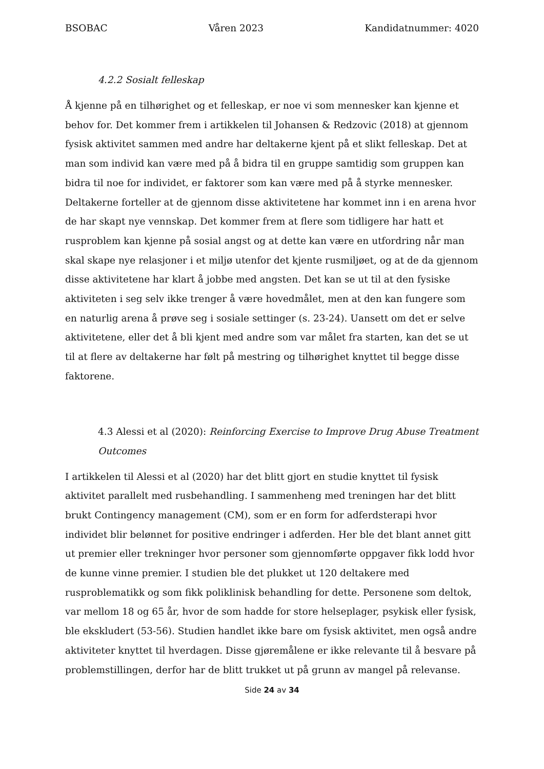BSOBAC Våren 2023 Kandidatnummer: 4020
4.2.2 Sosialt felleskap
Å kjenne på en tilhørighet og et felleskap, er noe vi som mennesker kan kjenne et behov for. Det kommer frem i artikkelen til Johansen & Redzovic (2018) at gjennom fysisk aktivitet sammen med andre har deltakerne kjent på et slikt felleskap. Det at man som individ kan være med på å bidra til en gruppe samtidig som gruppen kan bidra til noe for individet, er faktorer som kan være med på å styrke mennesker. Deltakerne forteller at de gjennom disse aktivitetene har kommet inn i en arena hvor de har skapt nye vennskap. Det kommer frem at flere som tidligere har hatt et rusproblem kan kjenne på sosial angst og at dette kan være en utfordring når man skal skape nye relasjoner i et miljø utenfor det kjente rusmiljøet, og at de da gjennom disse aktivitetene har klart å jobbe med angsten. Det kan se ut til at den fysiske aktiviteten i seg selv ikke trenger å være hovedmålet, men at den kan fungere som en naturlig arena å prøve seg i sosiale settinger (s. 23-24). Uansett om det er selve aktivitetene, eller det å bli kjent med andre som var målet fra starten, kan det se ut til at flere av deltakerne har følt på mestring og tilhørighet knyttet til begge disse faktorene.
4.3 Alessi et al (2020): Reinforcing Exercise to Improve Drug Abuse Treatment Outcomes
I artikkelen til Alessi et al (2020) har det blitt gjort en studie knyttet til fysisk aktivitet parallelt med rusbehandling. I sammenheng med treningen har det blitt brukt Contingency management (CM), som er en form for adferdsterapi hvor individet blir belønnet for positive endringer i adferden. Her ble det blant annet gitt ut premier eller trekninger hvor personer som gjennomførte oppgaver fikk lodd hvor de kunne vinne premier. I studien ble det plukket ut 120 deltakere med rusproblematikk og som fikk poliklinisk behandling for dette. Personene som deltok, var mellom 18 og 65 år, hvor de som hadde for store helseplager, psykisk eller fysisk, ble ekskludert (53-56). Studien handlet ikke bare om fysisk aktivitet, men også andre aktiviteter knyttet til hverdagen. Disse gjøremålene er ikke relevante til å besvare på problemstillingen, derfor har de blitt trukket ut på grunn av mangel på relevanse.
Side 24 av 34